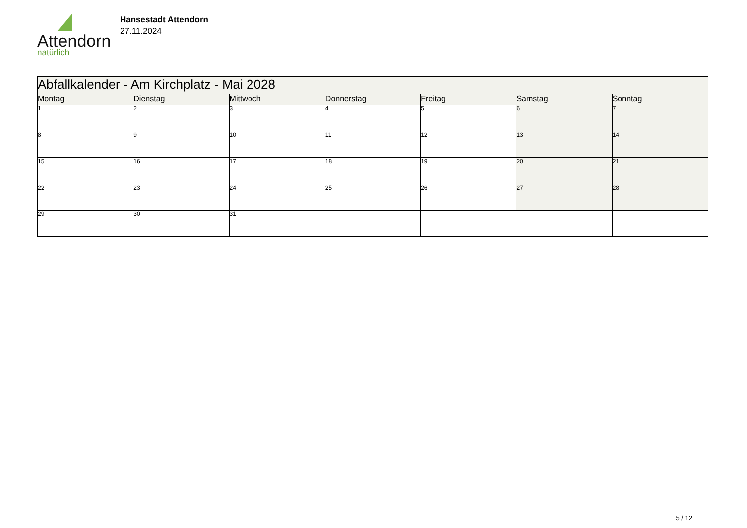Attendorn
natürlich
Hansestadt Attendorn
27.11.2024
| Abfallkalender - Am Kirchplatz - Mai 2028 | | | | | | |
| Montag | Dienstag | Mittwoch | Donnerstag | Freitag | Samstag | Sonntag |
| 1 | 2 | 3 | 4 | 5 | 6 | 7 |
| 8 | 9 | 10 | 11 | 12 | 13 | 14 |
| 15 | 16 | 17 | 18 | 19 | 20 | 21 |
| 22 | 23 | 24 | 25 | 26 | 27 | 28 |
| 29 | 30 | 31 | | | | |
5 / 12